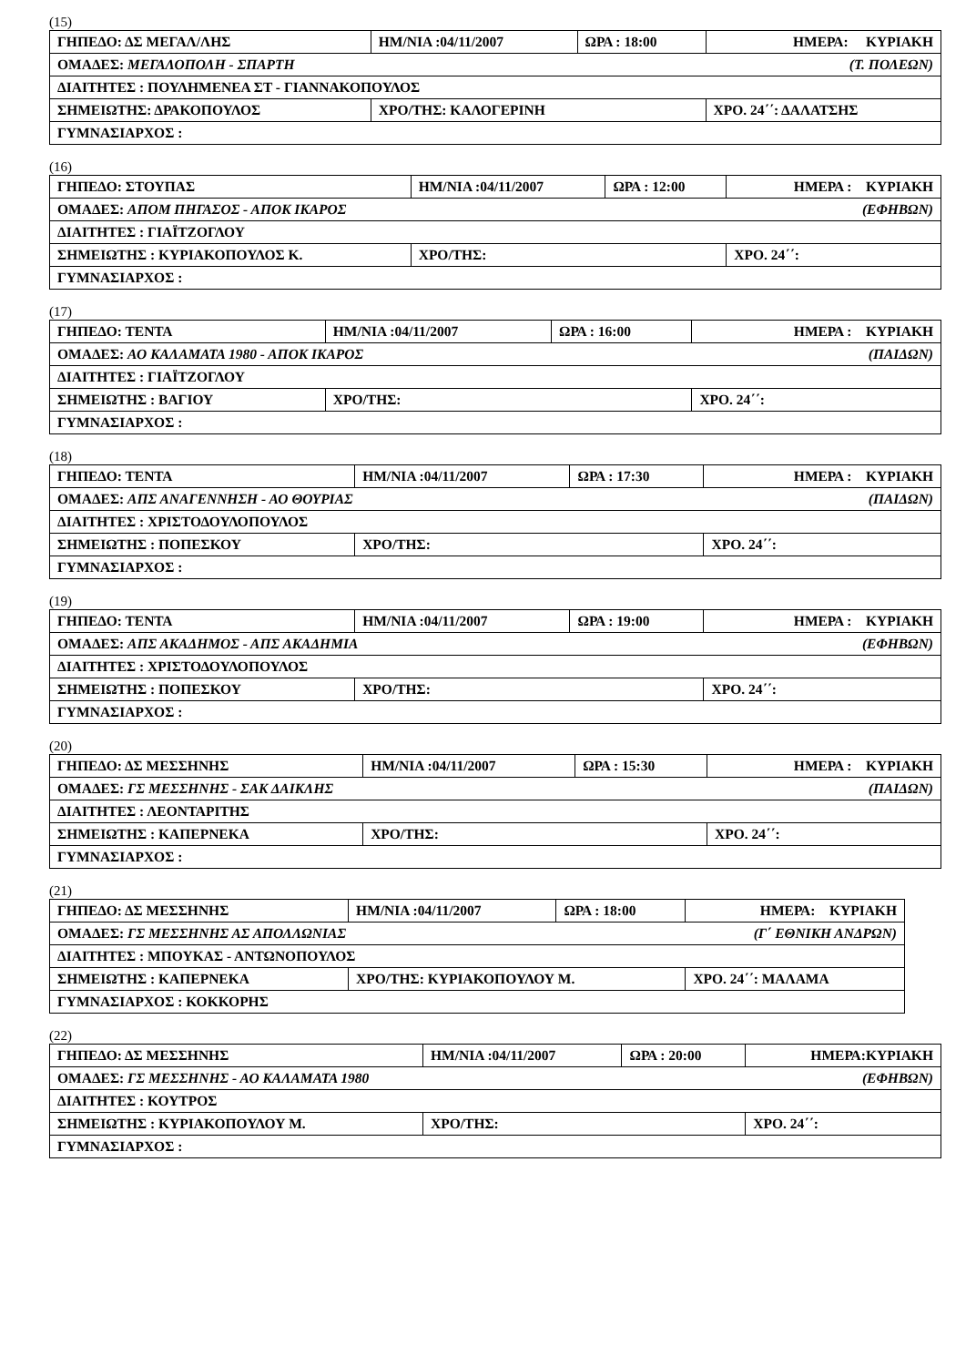(15)
| ΓΗΠΕΔΟ: ΔΣ ΜΕΓΑΛ/ΛΗΣ | ΗΜ/ΝΙΑ :04/11/2007 | ΩΡΑ : 18:00 | ΗΜΕΡΑ: ΚΥΡΙΑΚΗ |
| ΟΜΑΔΕΣ: ΜΕΓΑΛΟΠΟΛΗ - ΣΠΑΡΤΗ (Τ. ΠΟΛΕΩΝ) | | | |
| ΔΙΑΙΤΗΤΕΣ : ΠΟΥΛΗΜΕΝΕΑ ΣΤ - ΓΙΑΝΝΑΚΟΠΟΥΛΟΣ | | | |
| ΣΗΜΕΙΩΤΗΣ: ΔΡΑΚΟΠΟΥΛΟΣ | ΧΡΟ/ΤΗΣ: ΚΑΛΟΓΕΡΙΝΗ | | ΧΡΟ. 24΄΄: ΔΑΛΑΤΣΗΣ |
| ΓΥΜΝΑΣΙΑΡΧΟΣ : | | | |
(16)
| ΓΗΠΕΔΟ: ΣΤΟΥΠΑΣ | ΗΜ/ΝΙΑ :04/11/2007 | ΩΡΑ : 12:00 | ΗΜΕΡΑ : ΚΥΡΙΑΚΗ |
| ΟΜΑΔΕΣ: ΑΠΟΜ ΠΗΓΑΣΟΣ - ΑΠΟΚ ΙΚΑΡΟΣ (ΕΦΗΒΩΝ) | | | |
| ΔΙΑΙΤΗΤΕΣ : ΓΙΑΪΤΖΟΓΛΟΥ | | | |
| ΣΗΜΕΙΩΤΗΣ : ΚΥΡΙΑΚΟΠΟΥΛΟΣ Κ. | ΧΡΟ/ΤΗΣ: | | ΧΡΟ. 24΄΄: |
| ΓΥΜΝΑΣΙΑΡΧΟΣ : | | | |
(17)
| ΓΗΠΕΔΟ: ΤΕΝΤΑ | ΗΜ/ΝΙΑ :04/11/2007 | ΩΡΑ : 16:00 | ΗΜΕΡΑ : ΚΥΡΙΑΚΗ |
| ΟΜΑΔΕΣ: ΑΟ ΚΑΛΑΜΑΤΑ 1980 - ΑΠΟΚ ΙΚΑΡΟΣ (ΠΑΙΔΩΝ) | | | |
| ΔΙΑΙΤΗΤΕΣ : ΓΙΑΪΤΖΟΓΛΟΥ | | | |
| ΣΗΜΕΙΩΤΗΣ : ΒΑΓΙΟΥ | ΧΡΟ/ΤΗΣ: | | ΧΡΟ. 24΄΄: |
| ΓΥΜΝΑΣΙΑΡΧΟΣ : | | | |
(18)
| ΓΗΠΕΔΟ: ΤΕΝΤΑ | ΗΜ/ΝΙΑ :04/11/2007 | ΩΡΑ : 17:30 | ΗΜΕΡΑ : ΚΥΡΙΑΚΗ |
| ΟΜΑΔΕΣ: ΑΠΣ ΑΝΑΓΕΝΝΗΣΗ - ΑΟ ΘΟΥΡΙΑΣ (ΠΑΙΔΩΝ) | | | |
| ΔΙΑΙΤΗΤΕΣ : ΧΡΙΣΤΟΔΟΥΛΟΠΟΥΛΟΣ | | | |
| ΣΗΜΕΙΩΤΗΣ : ΠΟΠΕΣΚΟΥ | ΧΡΟ/ΤΗΣ: | | ΧΡΟ. 24΄΄: |
| ΓΥΜΝΑΣΙΑΡΧΟΣ : | | | |
(19)
| ΓΗΠΕΔΟ: ΤΕΝΤΑ | ΗΜ/ΝΙΑ :04/11/2007 | ΩΡΑ : 19:00 | ΗΜΕΡΑ : ΚΥΡΙΑΚΗ |
| ΟΜΑΔΕΣ: ΑΠΣ ΑΚΑΔΗΜΟΣ - ΑΠΣ ΑΚΑΔΗΜΙΑ (ΕΦΗΒΩΝ) | | | |
| ΔΙΑΙΤΗΤΕΣ : ΧΡΙΣΤΟΔΟΥΛΟΠΟΥΛΟΣ | | | |
| ΣΗΜΕΙΩΤΗΣ : ΠΟΠΕΣΚΟΥ | ΧΡΟ/ΤΗΣ: | | ΧΡΟ. 24΄΄: |
| ΓΥΜΝΑΣΙΑΡΧΟΣ : | | | |
(20)
| ΓΗΠΕΔΟ: ΔΣ ΜΕΣΣΗΝΗΣ | ΗΜ/ΝΙΑ :04/11/2007 | ΩΡΑ : 15:30 | ΗΜΕΡΑ : ΚΥΡΙΑΚΗ |
| ΟΜΑΔΕΣ: ΓΣ ΜΕΣΣΗΝΗΣ - ΣΑΚ ΔΑΙΚΛΗΣ (ΠΑΙΔΩΝ) | | | |
| ΔΙΑΙΤΗΤΕΣ : ΛΕΟΝΤΑΡΙΤΗΣ | | | |
| ΣΗΜΕΙΩΤΗΣ : ΚΑΠΕΡΝΕΚΑ | ΧΡΟ/ΤΗΣ: | | ΧΡΟ. 24΄΄: |
| ΓΥΜΝΑΣΙΑΡΧΟΣ : | | | |
(21)
| ΓΗΠΕΔΟ: ΔΣ ΜΕΣΣΗΝΗΣ | ΗΜ/ΝΙΑ :04/11/2007 | ΩΡΑ : 18:00 | ΗΜΕΡΑ: ΚΥΡΙΑΚΗ |
| ΟΜΑΔΕΣ: ΓΣ ΜΕΣΣΗΝΗΣ ΑΣ ΑΠΟΛΛΩΝΙΑΣ (Γ΄ ΕΘΝΙΚΗ ΑΝΔΡΩΝ) | | | |
| ΔΙΑΙΤΗΤΕΣ : ΜΠΟΥΚΑΣ - ΑΝΤΩΝΟΠΟΥΛΟΣ | | | |
| ΣΗΜΕΙΩΤΗΣ : ΚΑΠΕΡΝΕΚΑ | ΧΡΟ/ΤΗΣ: ΚΥΡΙΑΚΟΠΟΥΛΟΥ Μ. | | ΧΡΟ. 24΄΄: ΜΑΛΑΜΑ |
| ΓΥΜΝΑΣΙΑΡΧΟΣ : ΚΟΚΚΟΡΗΣ | | | |
(22)
| ΓΗΠΕΔΟ: ΔΣ ΜΕΣΣΗΝΗΣ | ΗΜ/ΝΙΑ :04/11/2007 | ΩΡΑ : 20:00 | ΗΜΕΡΑ:ΚΥΡΙΑΚΗ |
| ΟΜΑΔΕΣ: ΓΣ ΜΕΣΣΗΝΗΣ - ΑΟ ΚΑΛΑΜΑΤΑ 1980 (ΕΦΗΒΩΝ) | | | |
| ΔΙΑΙΤΗΤΕΣ : ΚΟΥΤΡΟΣ | | | |
| ΣΗΜΕΙΩΤΗΣ : ΚΥΡΙΑΚΟΠΟΥΛΟΥ Μ. | ΧΡΟ/ΤΗΣ: | | ΧΡΟ. 24΄΄: |
| ΓΥΜΝΑΣΙΑΡΧΟΣ : | | | |